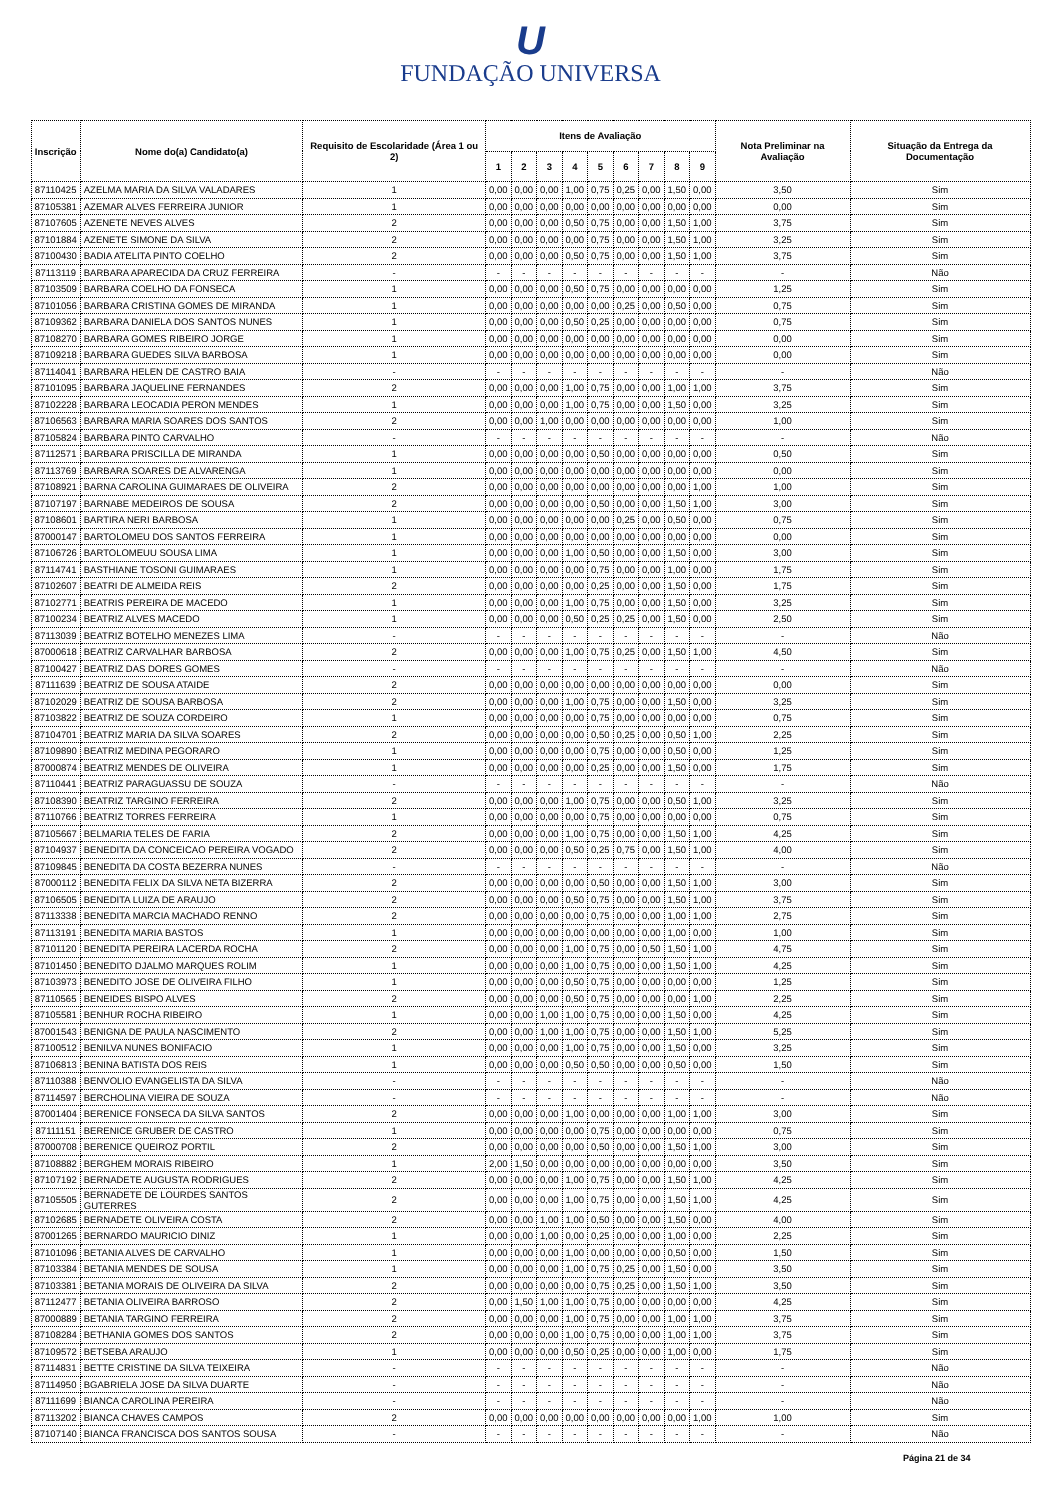U
FUNDAÇÃO UNIVERSA
| Inscrição | Nome do(a) Candidato(a) | Requisito de Escolaridade (Área 1 ou 2) | Itens de Avaliação | | | | | | | | | Nota Preliminar na Avaliação | Situação da Entrega da Documentação |
| --- | --- | --- | --- | --- | --- | --- | --- | --- | --- | --- | --- | --- | --- |
| | | | 1 | 2 | 3 | 4 | 5 | 6 | 7 | 8 | 9 | | |
| 87110425 | AZELMA MARIA DA SILVA VALADARES | 1 | 0,00 | 0,00 | 0,00 | 1,00 | 0,75 | 0,25 | 0,00 | 1,50 | 0,00 | 3,50 | Sim |
| 87105381 | AZEMAR ALVES FERREIRA JUNIOR | 1 | 0,00 | 0,00 | 0,00 | 0,00 | 0,00 | 0,00 | 0,00 | 0,00 | 0,00 | 0,00 | Sim |
| 87107605 | AZENETE NEVES ALVES | 2 | 0,00 | 0,00 | 0,00 | 0,50 | 0,75 | 0,00 | 0,00 | 1,50 | 1,00 | 3,75 | Sim |
| 87101884 | AZENETE SIMONE DA SILVA | 2 | 0,00 | 0,00 | 0,00 | 0,00 | 0,75 | 0,00 | 0,00 | 1,50 | 1,00 | 3,25 | Sim |
| 87100430 | BADIA ATELITA PINTO COELHO | 2 | 0,00 | 0,00 | 0,00 | 0,50 | 0,75 | 0,00 | 0,00 | 1,50 | 1,00 | 3,75 | Sim |
| 87113119 | BARBARA APARECIDA DA CRUZ FERREIRA | - | - | - | - | - | - | - | - | - | - | - | Não |
| 87103509 | BARBARA COELHO DA FONSECA | 1 | 0,00 | 0,00 | 0,00 | 0,50 | 0,75 | 0,00 | 0,00 | 0,00 | 0,00 | 1,25 | Sim |
| 87101056 | BARBARA CRISTINA GOMES DE MIRANDA | 1 | 0,00 | 0,00 | 0,00 | 0,00 | 0,00 | 0,25 | 0,00 | 0,50 | 0,00 | 0,75 | Sim |
| 87109362 | BARBARA DANIELA DOS SANTOS NUNES | 1 | 0,00 | 0,00 | 0,00 | 0,50 | 0,25 | 0,00 | 0,00 | 0,00 | 0,00 | 0,75 | Sim |
| 87108270 | BARBARA GOMES RIBEIRO JORGE | 1 | 0,00 | 0,00 | 0,00 | 0,00 | 0,00 | 0,00 | 0,00 | 0,00 | 0,00 | 0,00 | Sim |
| 87109218 | BARBARA GUEDES SILVA BARBOSA | 1 | 0,00 | 0,00 | 0,00 | 0,00 | 0,00 | 0,00 | 0,00 | 0,00 | 0,00 | 0,00 | Sim |
| 87114041 | BARBARA HELEN DE CASTRO BAIA | - | - | - | - | - | - | - | - | - | - | - | Não |
| 87101095 | BARBARA JAQUELINE FERNANDES | 2 | 0,00 | 0,00 | 0,00 | 1,00 | 0,75 | 0,00 | 0,00 | 1,00 | 1,00 | 3,75 | Sim |
| 87102228 | BARBARA LEOCADIA PERON MENDES | 1 | 0,00 | 0,00 | 0,00 | 1,00 | 0,75 | 0,00 | 0,00 | 1,50 | 0,00 | 3,25 | Sim |
| 87106563 | BARBARA MARIA SOARES DOS SANTOS | 2 | 0,00 | 0,00 | 1,00 | 0,00 | 0,00 | 0,00 | 0,00 | 0,00 | 0,00 | 1,00 | Sim |
| 87105824 | BARBARA PINTO CARVALHO | - | - | - | - | - | - | - | - | - | - | - | Não |
| 87112571 | BARBARA PRISCILLA DE MIRANDA | 1 | 0,00 | 0,00 | 0,00 | 0,00 | 0,50 | 0,00 | 0,00 | 0,00 | 0,00 | 0,50 | Sim |
| 87113769 | BARBARA SOARES DE ALVARENGA | 1 | 0,00 | 0,00 | 0,00 | 0,00 | 0,00 | 0,00 | 0,00 | 0,00 | 0,00 | 0,00 | Sim |
| 87108921 | BARNA CAROLINA GUIMARAES DE OLIVEIRA | 2 | 0,00 | 0,00 | 0,00 | 0,00 | 0,00 | 0,00 | 0,00 | 0,00 | 1,00 | 1,00 | Sim |
| 87107197 | BARNABE MEDEIROS DE SOUSA | 2 | 0,00 | 0,00 | 0,00 | 0,00 | 0,50 | 0,00 | 0,00 | 1,50 | 1,00 | 3,00 | Sim |
| 87108601 | BARTIRA NERI BARBOSA | 1 | 0,00 | 0,00 | 0,00 | 0,00 | 0,00 | 0,25 | 0,00 | 0,50 | 0,00 | 0,75 | Sim |
| 87000147 | BARTOLOMEU DOS SANTOS FERREIRA | 1 | 0,00 | 0,00 | 0,00 | 0,00 | 0,00 | 0,00 | 0,00 | 0,00 | 0,00 | 0,00 | Sim |
| 87106726 | BARTOLOMEUU SOUSA LIMA | 1 | 0,00 | 0,00 | 0,00 | 1,00 | 0,50 | 0,00 | 0,00 | 1,50 | 0,00 | 3,00 | Sim |
| 87114741 | BASTHIANE TOSONI GUIMARAES | 1 | 0,00 | 0,00 | 0,00 | 0,00 | 0,75 | 0,00 | 0,00 | 1,00 | 0,00 | 1,75 | Sim |
| 87102607 | BEATRI DE ALMEIDA REIS | 2 | 0,00 | 0,00 | 0,00 | 0,00 | 0,25 | 0,00 | 0,00 | 1,50 | 0,00 | 1,75 | Sim |
| 87102771 | BEATRIS PEREIRA DE MACEDO | 1 | 0,00 | 0,00 | 0,00 | 1,00 | 0,75 | 0,00 | 0,00 | 1,50 | 0,00 | 3,25 | Sim |
| 87100234 | BEATRIZ ALVES MACEDO | 1 | 0,00 | 0,00 | 0,00 | 0,50 | 0,25 | 0,25 | 0,00 | 1,50 | 0,00 | 2,50 | Sim |
| 87113039 | BEATRIZ BOTELHO MENEZES LIMA | - | - | - | - | - | - | - | - | - | - | - | Não |
| 87000618 | BEATRIZ CARVALHAR BARBOSA | 2 | 0,00 | 0,00 | 0,00 | 1,00 | 0,75 | 0,25 | 0,00 | 1,50 | 1,00 | 4,50 | Sim |
| 87100427 | BEATRIZ DAS DORES GOMES | - | - | - | - | - | - | - | - | - | - | - | Não |
| 87111639 | BEATRIZ DE SOUSA ATAIDE | 2 | 0,00 | 0,00 | 0,00 | 0,00 | 0,00 | 0,00 | 0,00 | 0,00 | 0,00 | 0,00 | Sim |
| 87102029 | BEATRIZ DE SOUSA BARBOSA | 2 | 0,00 | 0,00 | 0,00 | 1,00 | 0,75 | 0,00 | 0,00 | 1,50 | 0,00 | 3,25 | Sim |
| 87103822 | BEATRIZ DE SOUZA CORDEIRO | 1 | 0,00 | 0,00 | 0,00 | 0,00 | 0,75 | 0,00 | 0,00 | 0,00 | 0,00 | 0,75 | Sim |
| 87104701 | BEATRIZ MARIA DA SILVA SOARES | 2 | 0,00 | 0,00 | 0,00 | 0,00 | 0,50 | 0,25 | 0,00 | 0,50 | 1,00 | 2,25 | Sim |
| 87109890 | BEATRIZ MEDINA PEGORARO | 1 | 0,00 | 0,00 | 0,00 | 0,00 | 0,75 | 0,00 | 0,00 | 0,50 | 0,00 | 1,25 | Sim |
| 87000874 | BEATRIZ MENDES DE OLIVEIRA | 1 | 0,00 | 0,00 | 0,00 | 0,00 | 0,25 | 0,00 | 0,00 | 1,50 | 0,00 | 1,75 | Sim |
| 87110441 | BEATRIZ PARAGUASSU DE SOUZA | - | - | - | - | - | - | - | - | - | - | - | Não |
| 87108390 | BEATRIZ TARGINO FERREIRA | 2 | 0,00 | 0,00 | 0,00 | 1,00 | 0,75 | 0,00 | 0,00 | 0,50 | 1,00 | 3,25 | Sim |
| 87110766 | BEATRIZ TORRES FERREIRA | 1 | 0,00 | 0,00 | 0,00 | 0,00 | 0,75 | 0,00 | 0,00 | 0,00 | 0,00 | 0,75 | Sim |
| 87105667 | BELMARIA TELES DE FARIA | 2 | 0,00 | 0,00 | 0,00 | 1,00 | 0,75 | 0,00 | 0,00 | 1,50 | 1,00 | 4,25 | Sim |
| 87104937 | BENEDITA DA CONCEICAO PEREIRA VOGADO | 2 | 0,00 | 0,00 | 0,00 | 0,50 | 0,25 | 0,75 | 0,00 | 1,50 | 1,00 | 4,00 | Sim |
| 87109845 | BENEDITA DA COSTA BEZERRA NUNES | - | - | - | - | - | - | - | - | - | - | - | Não |
| 87000112 | BENEDITA FELIX DA SILVA NETA BIZERRA | 2 | 0,00 | 0,00 | 0,00 | 0,00 | 0,50 | 0,00 | 0,00 | 1,50 | 1,00 | 3,00 | Sim |
| 87106505 | BENEDITA LUIZA DE ARAUJO | 2 | 0,00 | 0,00 | 0,00 | 0,50 | 0,75 | 0,00 | 0,00 | 1,50 | 1,00 | 3,75 | Sim |
| 87113338 | BENEDITA MARCIA MACHADO RENNO | 2 | 0,00 | 0,00 | 0,00 | 0,00 | 0,75 | 0,00 | 0,00 | 1,00 | 1,00 | 2,75 | Sim |
| 87113191 | BENEDITA MARIA BASTOS | 1 | 0,00 | 0,00 | 0,00 | 0,00 | 0,00 | 0,00 | 0,00 | 1,00 | 0,00 | 1,00 | Sim |
| 87101120 | BENEDITA PEREIRA LACERDA ROCHA | 2 | 0,00 | 0,00 | 0,00 | 1,00 | 0,75 | 0,00 | 0,50 | 1,50 | 1,00 | 4,75 | Sim |
| 87101450 | BENEDITO DJALMO MARQUES ROLIM | 1 | 0,00 | 0,00 | 0,00 | 1,00 | 0,75 | 0,00 | 0,00 | 1,50 | 1,00 | 4,25 | Sim |
| 87103973 | BENEDITO JOSE DE OLIVEIRA FILHO | 1 | 0,00 | 0,00 | 0,00 | 0,50 | 0,75 | 0,00 | 0,00 | 0,00 | 0,00 | 1,25 | Sim |
| 87110565 | BENEIDES BISPO ALVES | 2 | 0,00 | 0,00 | 0,00 | 0,50 | 0,75 | 0,00 | 0,00 | 0,00 | 1,00 | 2,25 | Sim |
| 87105581 | BENHUR ROCHA RIBEIRO | 1 | 0,00 | 0,00 | 1,00 | 1,00 | 0,75 | 0,00 | 0,00 | 1,50 | 0,00 | 4,25 | Sim |
| 87001543 | BENIGNA DE PAULA NASCIMENTO | 2 | 0,00 | 0,00 | 1,00 | 1,00 | 0,75 | 0,00 | 0,00 | 1,50 | 1,00 | 5,25 | Sim |
| 87100512 | BENILVA NUNES BONIFACIO | 1 | 0,00 | 0,00 | 0,00 | 1,00 | 0,75 | 0,00 | 0,00 | 1,50 | 0,00 | 3,25 | Sim |
| 87106813 | BENINA BATISTA DOS REIS | 1 | 0,00 | 0,00 | 0,00 | 0,50 | 0,50 | 0,00 | 0,00 | 0,50 | 0,00 | 1,50 | Sim |
| 87110388 | BENVOLIO EVANGELISTA DA SILVA | - | - | - | - | - | - | - | - | - | - | - | Não |
| 87114597 | BERCHOLINA VIEIRA DE SOUZA | - | - | - | - | - | - | - | - | - | - | - | Não |
| 87001404 | BERENICE FONSECA DA SILVA SANTOS | 2 | 0,00 | 0,00 | 0,00 | 1,00 | 0,00 | 0,00 | 0,00 | 1,00 | 1,00 | 3,00 | Sim |
| 87111151 | BERENICE GRUBER DE CASTRO | 1 | 0,00 | 0,00 | 0,00 | 0,00 | 0,75 | 0,00 | 0,00 | 0,00 | 0,00 | 0,75 | Sim |
| 87000708 | BERENICE QUEIROZ PORTIL | 2 | 0,00 | 0,00 | 0,00 | 0,00 | 0,50 | 0,00 | 0,00 | 1,50 | 1,00 | 3,00 | Sim |
| 87108882 | BERGHEM MORAIS RIBEIRO | 1 | 2,00 | 1,50 | 0,00 | 0,00 | 0,00 | 0,00 | 0,00 | 0,00 | 0,00 | 3,50 | Sim |
| 87107192 | BERNADETE AUGUSTA RODRIGUES | 2 | 0,00 | 0,00 | 0,00 | 1,00 | 0,75 | 0,00 | 0,00 | 1,50 | 1,00 | 4,25 | Sim |
| 87105505 | BERNADETE DE LOURDES SANTOS GUTERRES | 2 | 0,00 | 0,00 | 0,00 | 1,00 | 0,75 | 0,00 | 0,00 | 1,50 | 1,00 | 4,25 | Sim |
| 87102685 | BERNADETE OLIVEIRA COSTA | 2 | 0,00 | 0,00 | 1,00 | 1,00 | 0,50 | 0,00 | 0,00 | 1,50 | 0,00 | 4,00 | Sim |
| 87001265 | BERNARDO MAURICIO DINIZ | 1 | 0,00 | 0,00 | 1,00 | 0,00 | 0,25 | 0,00 | 0,00 | 1,00 | 0,00 | 2,25 | Sim |
| 87101096 | BETANIA ALVES DE CARVALHO | 1 | 0,00 | 0,00 | 0,00 | 1,00 | 0,00 | 0,00 | 0,00 | 0,50 | 0,00 | 1,50 | Sim |
| 87103384 | BETANIA MENDES DE SOUSA | 1 | 0,00 | 0,00 | 0,00 | 1,00 | 0,75 | 0,25 | 0,00 | 1,50 | 0,00 | 3,50 | Sim |
| 87103381 | BETANIA MORAIS DE OLIVEIRA DA SILVA | 2 | 0,00 | 0,00 | 0,00 | 0,00 | 0,75 | 0,25 | 0,00 | 1,50 | 1,00 | 3,50 | Sim |
| 87112477 | BETANIA OLIVEIRA BARROSO | 2 | 0,00 | 1,50 | 1,00 | 1,00 | 0,75 | 0,00 | 0,00 | 0,00 | 0,00 | 4,25 | Sim |
| 87000889 | BETANIA TARGINO FERREIRA | 2 | 0,00 | 0,00 | 0,00 | 1,00 | 0,75 | 0,00 | 0,00 | 1,00 | 1,00 | 3,75 | Sim |
| 87108284 | BETHANIA GOMES DOS SANTOS | 2 | 0,00 | 0,00 | 0,00 | 1,00 | 0,75 | 0,00 | 0,00 | 1,00 | 1,00 | 3,75 | Sim |
| 87109572 | BETSEBA ARAUJO | 1 | 0,00 | 0,00 | 0,00 | 0,50 | 0,25 | 0,00 | 0,00 | 1,00 | 0,00 | 1,75 | Sim |
| 87114831 | BETTE CRISTINE DA SILVA TEIXEIRA | - | - | - | - | - | - | - | - | - | - | - | Não |
| 87114950 | BGABRIELA JOSE DA SILVA DUARTE | - | - | - | - | - | - | - | - | - | - | - | Não |
| 87111699 | BIANCA CAROLINA PEREIRA | - | - | - | - | - | - | - | - | - | - | - | Não |
| 87113202 | BIANCA CHAVES CAMPOS | 2 | 0,00 | 0,00 | 0,00 | 0,00 | 0,00 | 0,00 | 0,00 | 0,00 | 1,00 | 1,00 | Sim |
| 87107140 | BIANCA FRANCISCA DOS SANTOS SOUSA | - | - | - | - | - | - | - | - | - | - | - | Não |
Página 21 de 34